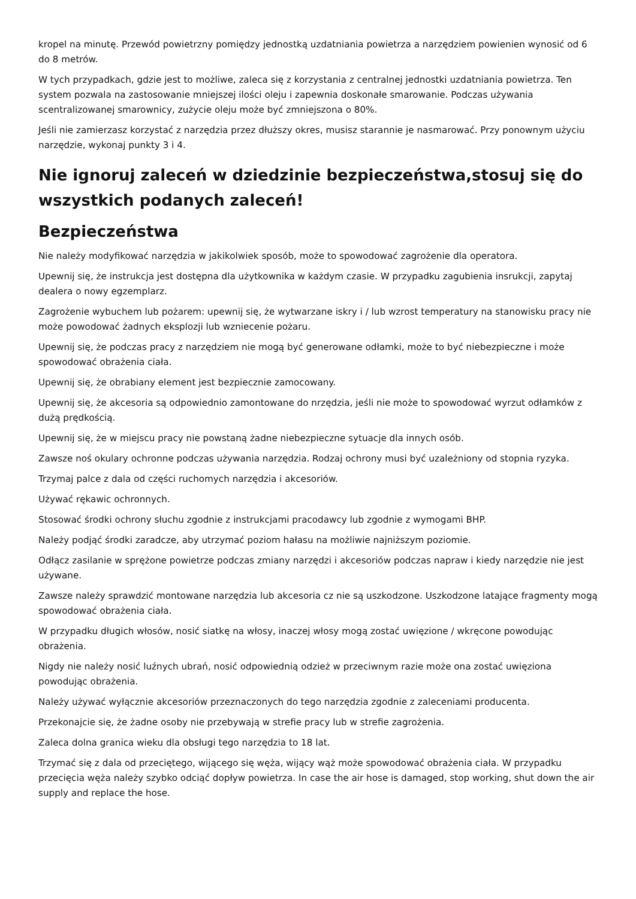kropel na minutę. Przewód powietrzny pomiędzy jednostką uzdatniania powietrza a narzędziem powienien wynosić od 6 do 8 metrów.
W tych przypadkach, gdzie jest to możliwe, zaleca się z korzystania z centralnej jednostki uzdatniania powietrza. Ten system pozwala na zastosowanie mniejszej ilości oleju i zapewnia doskonałe smarowanie. Podczas używania scentralizowanej smarownicy, zużycie oleju może być zmniejszona o 80%.
Jeśli nie zamierzasz korzystać z narzędzia przez dłuższy okres, musisz starannie je nasmarować. Przy ponownym użyciu narzędzie, wykonaj punkty 3 i 4.
Nie ignoruj zaleceń w dziedzinie bezpieczeństwa,stosuj się do wszystkich podanych zaleceń!
Bezpieczeństwa
Nie należy modyfikować narzędzia w jakikolwiek sposób, może to spowodować zagrożenie dla operatora.
Upewnij się, że instrukcja jest dostępna dla użytkownika w każdym czasie. W przypadku zagubienia insrukcji, zapytaj dealera o nowy egzemplarz.
Zagrożenie wybuchem lub pożarem: upewnij się, że wytwarzane iskry i / lub wzrost temperatury na stanowisku pracy nie może powodować żadnych eksplozji lub wzniecenie pożaru.
Upewnij się, że podczas pracy z narzędziem nie mogą być generowane odłamki, może to być niebezpieczne i może spowodować obrażenia ciała.
Upewnij się, że obrabiany element jest bezpiecznie zamocowany.
Upewnij się, że akcesoria są odpowiednio zamontowane do nrzędzia, jeśli nie może to spowodować wyrzut odłamków z dużą prędkością.
Upewnij się, że w miejscu pracy nie powstaną żadne niebezpieczne sytuacje dla innych osób.
Zawsze noś okulary ochronne podczas używania narzędzia. Rodzaj ochrony musi być uzależniony od stopnia ryzyka.
Trzymaj palce z dala od części ruchomych narzędzia i akcesoriów.
Używać rękawic ochronnych.
Stosować środki ochrony słuchu zgodnie z instrukcjami pracodawcy lub zgodnie z wymogami BHP.
Należy podjąć środki zaradcze, aby utrzymać poziom hałasu na możliwie najniższym poziomie.
Odłącz zasilanie w sprężone powietrze podczas zmiany narzędzi i akcesoriów podczas napraw i kiedy narzędzie nie jest używane.
Zawsze należy sprawdzić montowane narzędzia lub akcesoria cz nie są uszkodzone. Uszkodzone latające fragmenty mogą spowodować obrażenia ciała.
W przypadku długich włosów, nosić siatkę na włosy, inaczej włosy mogą zostać uwięzione / wkręcone powodując obrażenia.
Nigdy nie należy nosić luźnych ubrań, nosić odpowiednią odzież w przeciwnym razie może ona zostać uwięziona powodując obrażenia.
Należy używać wyłącznie akcesoriów przeznaczonych do tego narzędzia zgodnie z zaleceniami producenta.
Przekonajcie się, że żadne osoby nie przebywają w strefie pracy lub w strefie zagrożenia.
Zaleca dolna granica wieku dla obsługi tego narzędzia to 18 lat.
Trzymać się z dala od przeciętego, wijącego się węża, wijący wąż może spowodować obrażenia ciała. W przypadku przecięcia węża należy szybko odciąć dopływ powietrza. In case the air hose is damaged, stop working, shut down the air supply and replace the hose.